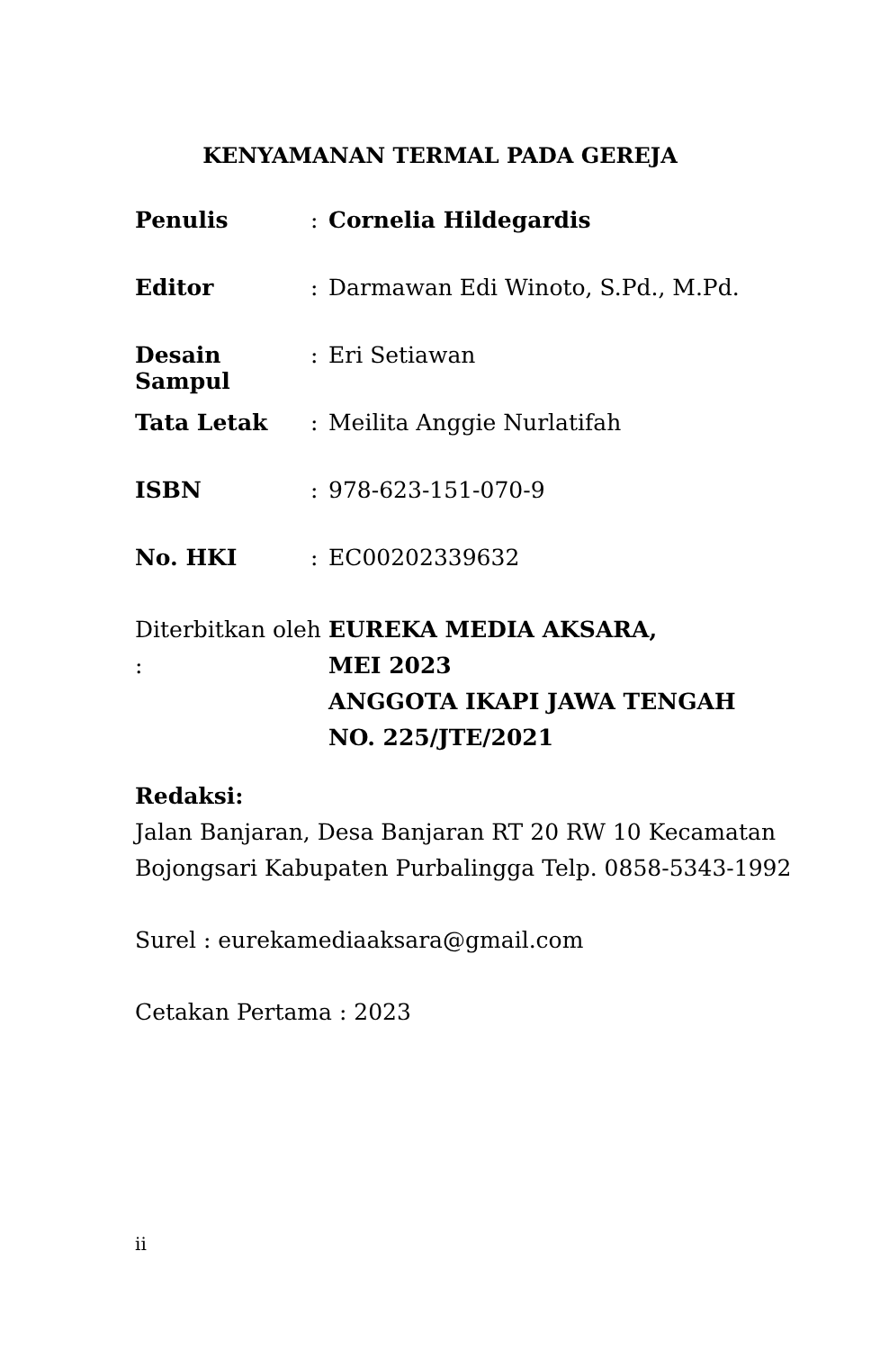KENYAMANAN TERMAL PADA GEREJA
Penulis : Cornelia Hildegardis
Editor : Darmawan Edi Winoto, S.Pd., M.Pd.
Desain Sampul : Eri Setiawan
Tata Letak : Meilita Anggie Nurlatifah
ISBN : 978-623-151-070-9
No. HKI : EC00202339632
Diterbitkan oleh :
EUREKA MEDIA AKSARA,
MEI 2023
ANGGOTA IKAPI JAWA TENGAH
NO. 225/JTE/2021
Redaksi:
Jalan Banjaran, Desa Banjaran RT 20 RW 10 Kecamatan
Bojongsari Kabupaten Purbalingga Telp. 0858-5343-1992
Surel : eurekamediaaksara@gmail.com
Cetakan Pertama : 2023
ii